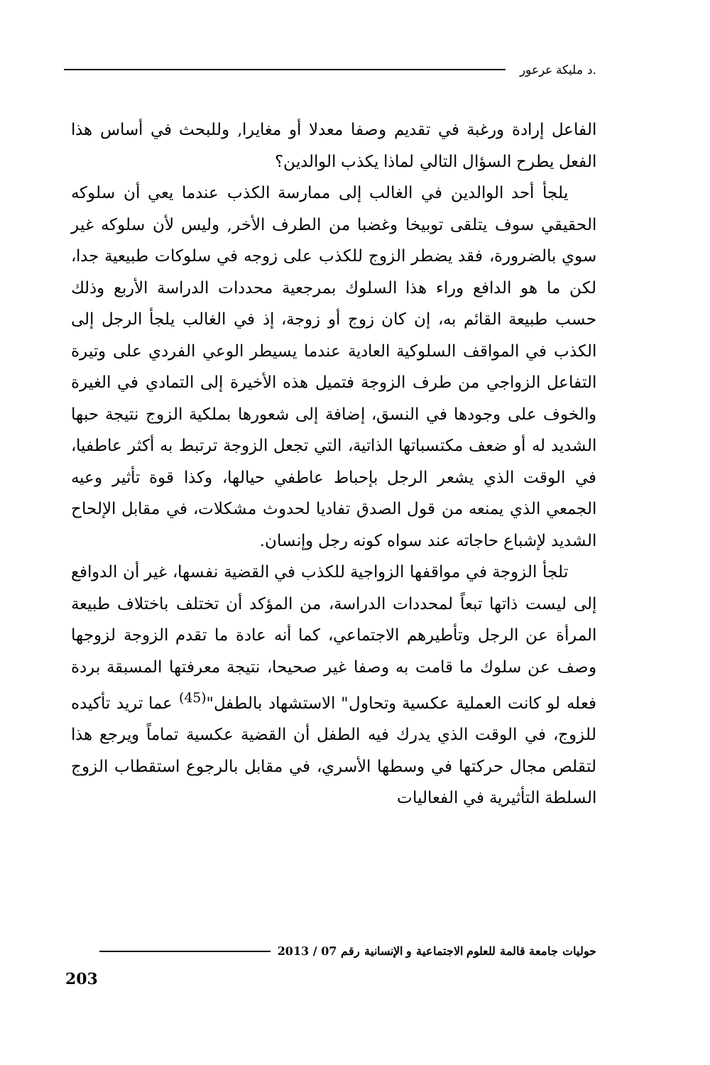.د مليكة عرعور
الفاعل إرادة ورغبة في تقديم وصفا معدلا أو مغايرا, وللبحث في أساس هذا الفعل يطرح السؤال التالي لماذا يكذب الوالدين؟
يلجأ أحد الوالدين في الغالب إلى ممارسة الكذب عندما يعي أن سلوكه الحقيقي سوف يتلقى توبيخا وغضبا من الطرف الأخر, وليس لأن سلوكه غير سوي بالضرورة، فقد يضطر الزوج للكذب على زوجه في سلوكات طبيعية جدا، لكن ما هو الدافع وراء هذا السلوك بمرجعية محددات الدراسة الأربع وذلك حسب طبيعة القائم به، إن كان زوج أو زوجة، إذ في الغالب يلجأ الرجل إلى الكذب في المواقف السلوكية العادية عندما يسيطر الوعي الفردي على وتيرة التفاعل الزواجي من طرف الزوجة فتميل هذه الأخيرة إلى التمادي في الغيرة والخوف على وجودها في النسق، إضافة إلى شعورها بملكية الزوج نتيجة حبها الشديد له أو ضعف مكتسباتها الذاتية، التي تجعل الزوجة ترتبط به أكثر عاطفيا، في الوقت الذي يشعر الرجل بإحباط عاطفي حيالها، وكذا قوة تأثير وعيه الجمعي الذي يمنعه من قول الصدق تفاديا لحدوث مشكلات، في مقابل الإلحاح الشديد لإشباع حاجاته عند سواه كونه رجل وإنسان.
تلجأ الزوجة في مواقفها الزواجية للكذب في القضية نفسها، غير أن الدوافع إلى ليست ذاتها تبعاً لمحددات الدراسة، من المؤكد أن تختلف باختلاف طبيعة المرأة عن الرجل وتأطيرهم الاجتماعي، كما أنه عادة ما تقدم الزوجة لزوجها وصف عن سلوك ما قامت به وصفا غير صحيحا، نتيجة معرفتها المسبقة بردة فعله لو كانت العملية عكسية وتحاول" الاستشهاد بالطفل"<sup>(45)</sup> عما تريد تأكيده للزوج، في الوقت الذي يدرك فيه الطفل أن القضية عكسية تماماً ويرجع هذا لتقلص مجال حركتها في وسطها الأسري، في مقابل بالرجوع استقطاب الزوج السلطة التأثيرية في الفعاليات
حوليات جامعة قالمة للعلوم الاجتماعية و الإنسانية رقم 07 / 2013
203